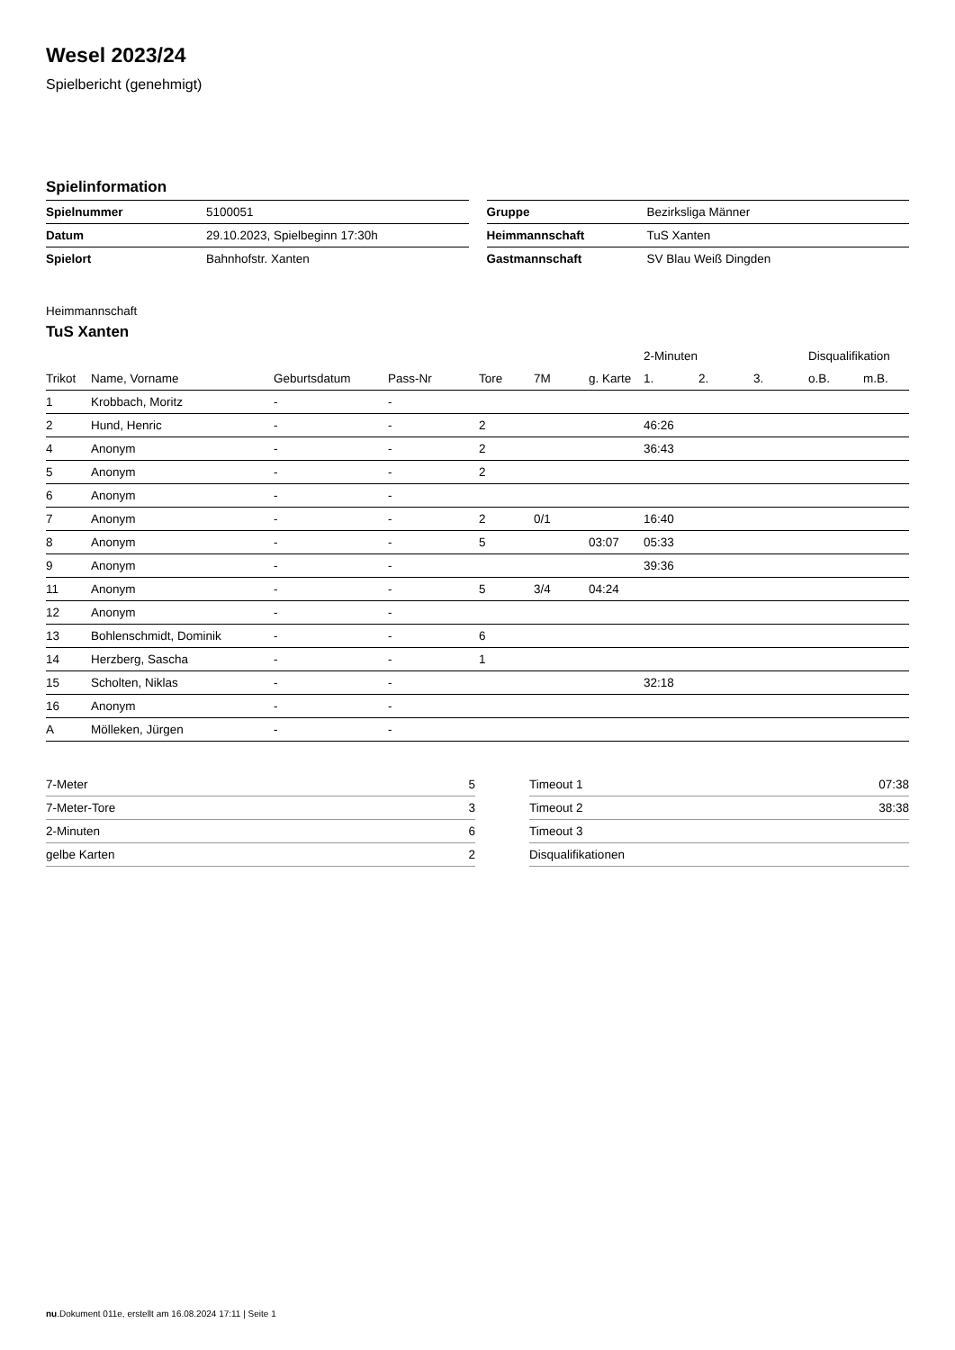Wesel 2023/24
Spielbericht (genehmigt)
Spielinformation
| Spielnummer | 5100051 |
| Datum | 29.10.2023, Spielbeginn 17:30h |
| Spielort | Bahnhofstr. Xanten |
| Gruppe | Bezirksliga Männer |
| Heimmannschaft | TuS Xanten |
| Gastmannschaft | SV Blau Weiß Dingden |
Heimmannschaft
TuS Xanten
| | | | | | | | 2-Minuten | | | Disqualifikation | |
| --- | --- | --- | --- | --- | --- | --- | --- | --- | --- | --- | --- |
| Trikot | Name, Vorname | Geburtsdatum | Pass-Nr | Tore | 7M | g. Karte | 1. | 2. | 3. | o.B. | m.B. |
| 1 | Krobbach, Moritz | - | - | | | | | | | | |
| 2 | Hund, Henric | - | - | 2 | | | 46:26 | | | | |
| 4 | Anonym | - | - | 2 | | | 36:43 | | | | |
| 5 | Anonym | - | - | 2 | | | | | | | |
| 6 | Anonym | - | - | | | | | | | | |
| 7 | Anonym | - | - | 2 | 0/1 | | 16:40 | | | | |
| 8 | Anonym | - | - | 5 | | 03:07 | 05:33 | | | | |
| 9 | Anonym | - | - | | | | 39:36 | | | | |
| 11 | Anonym | - | - | 5 | 3/4 | 04:24 | | | | | |
| 12 | Anonym | - | - | | | | | | | | |
| 13 | Bohlenschmidt, Dominik | - | - | 6 | | | | | | | |
| 14 | Herzberg, Sascha | - | - | 1 | | | | | | | |
| 15 | Scholten, Niklas | - | - | | | | 32:18 | | | | |
| 16 | Anonym | - | - | | | | | | | | |
| A | Mölleken, Jürgen | - | - | | | | | | | | |
| 7-Meter | 5 |
| 7-Meter-Tore | 3 |
| 2-Minuten | 6 |
| gelbe Karten | 2 |
| Timeout 1 | 07:38 |
| Timeout 2 | 38:38 |
| Timeout 3 | |
| Disqualifikationen | |
nu.Dokument 011e, erstellt am 16.08.2024 17:11 | Seite 1